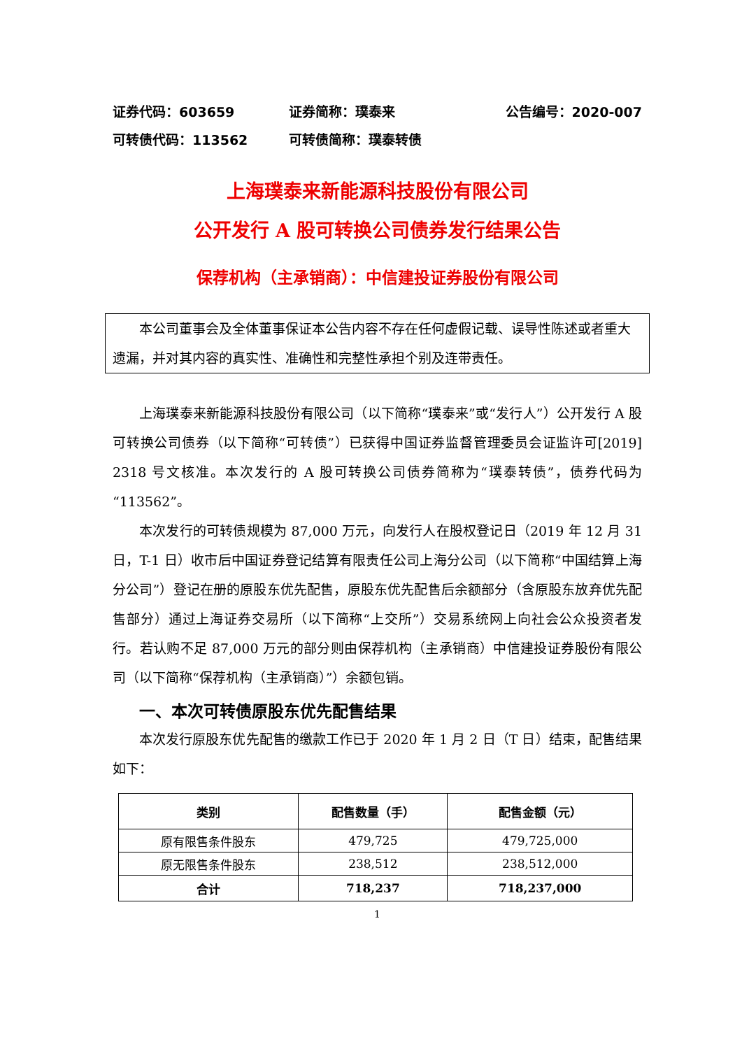证券代码：603659 证券简称：璞泰来 公告编号：2020-007
可转债代码：113562 可转债简称：璞泰转债
上海璞泰来新能源科技股份有限公司
公开发行 A 股可转换公司债券发行结果公告
保荐机构（主承销商）：中信建投证券股份有限公司
本公司董事会及全体董事保证本公告内容不存在任何虚假记载、误导性陈述或者重大遗漏，并对其内容的真实性、准确性和完整性承担个别及连带责任。
上海璞泰来新能源科技股份有限公司（以下简称“璞泰来”或“发行人”）公开发行 A 股可转换公司债券（以下简称“可转债”）已获得中国证券监督管理委员会证监许可[2019] 2318 号文核准。本次发行的 A 股可转换公司债券简称为“璞泰转债”，债券代码为“113562”。
本次发行的可转债规模为 87,000 万元，向发行人在股权登记日（2019 年 12 月 31 日，T-1 日）收市后中国证券登记结算有限责任公司上海分公司（以下简称“中国结算上海分公司”）登记在册的原股东优先配售，原股东优先配售后余额部分（含原股东放弃优先配售部分）通过上海证券交易所（以下简称“上交所”）交易系统网上向社会公众投资者发行。若认购不足 87,000 万元的部分则由保荐机构（主承销商）中信建投证券股份有限公司（以下简称“保荐机构（主承销商）”）余额包销。
一、本次可转债原股东优先配售结果
本次发行原股东优先配售的缴款工作已于 2020 年 1 月 2 日（T 日）结束，配售结果如下：
| 类别 | 配售数量（手） | 配售金额（元） |
| --- | --- | --- |
| 原有限售条件股东 | 479,725 | 479,725,000 |
| 原无限售条件股东 | 238,512 | 238,512,000 |
| 合计 | 718,237 | 718,237,000 |
1